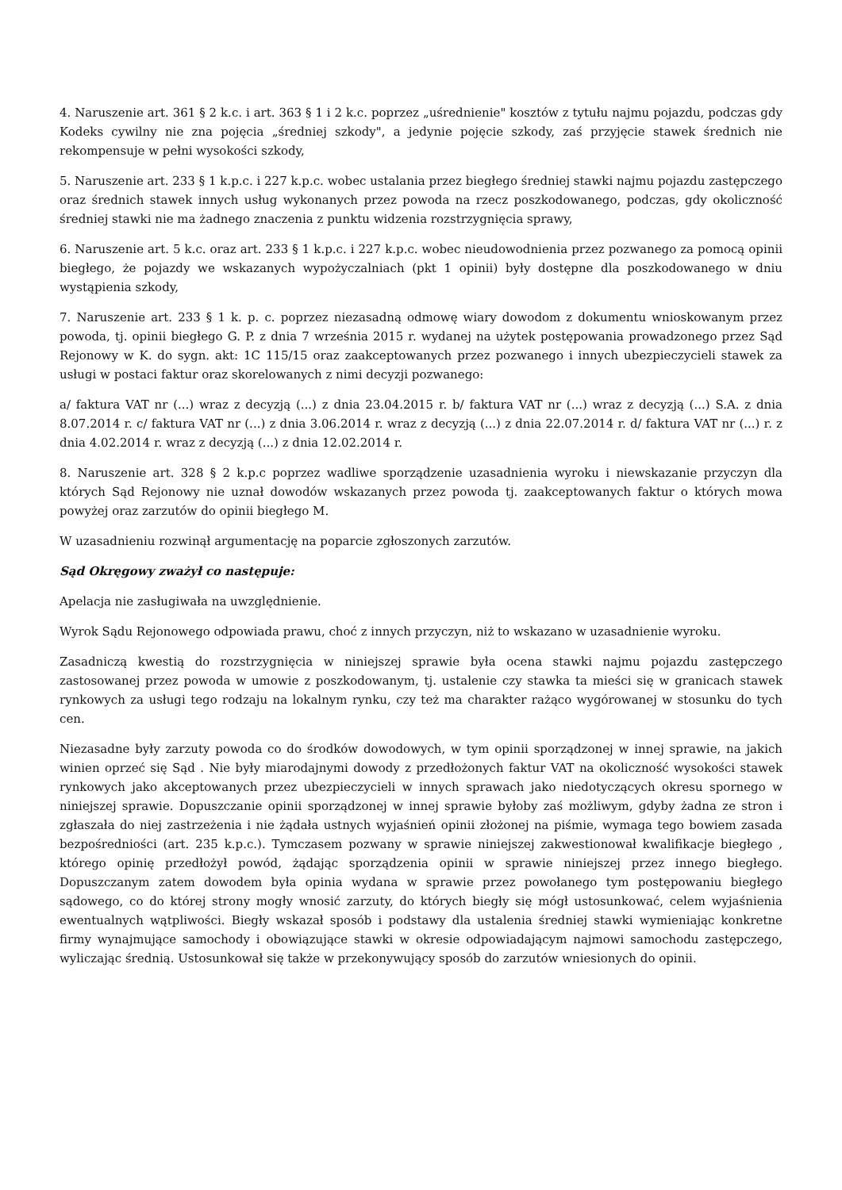4. Naruszenie art. 361 § 2 k.c. i art. 363 § 1 i 2 k.c. poprzez „uśrednienie" kosztów z tytułu najmu pojazdu, podczas gdy Kodeks cywilny nie zna pojęcia „średniej szkody", a jedynie pojęcie szkody, zaś przyjęcie stawek średnich nie rekompensuje w pełni wysokości szkody,
5. Naruszenie art. 233 § 1 k.p.c. i 227 k.p.c. wobec ustalania przez biegłego średniej stawki najmu pojazdu zastępczego oraz średnich stawek innych usług wykonanych przez powoda na rzecz poszkodowanego, podczas, gdy okoliczność średniej stawki nie ma żadnego znaczenia z punktu widzenia rozstrzygnięcia sprawy,
6. Naruszenie art. 5 k.c. oraz art. 233 § 1 k.p.c. i 227 k.p.c. wobec nieudowodnienia przez pozwanego za pomocą opinii biegłego, że pojazdy we wskazanych wypożyczalniach (pkt 1 opinii) były dostępne dla poszkodowanego w dniu wystąpienia szkody,
7. Naruszenie art. 233 § 1 k. p. c. poprzez niezasadną odmowę wiary dowodom z dokumentu wnioskowanym przez powoda, tj. opinii biegłego G. P. z dnia 7 września 2015 r. wydanej na użytek postępowania prowadzonego przez Sąd Rejonowy w K. do sygn. akt: 1C 115/15 oraz zaakceptowanych przez pozwanego i innych ubezpieczycieli stawek za usługi w postaci faktur oraz skorelowanych z nimi decyzji pozwanego:
a/ faktura VAT nr (...) wraz z decyzją (...) z dnia 23.04.2015 r. b/ faktura VAT nr (...) wraz z decyzją (...) S.A. z dnia 8.07.2014 r. c/ faktura VAT nr (...) z dnia 3.06.2014 r. wraz z decyzją (...) z dnia 22.07.2014 r. d/ faktura VAT nr (...) r. z dnia 4.02.2014 r. wraz z decyzją (...) z dnia 12.02.2014 r.
8. Naruszenie art. 328 § 2 k.p.c poprzez wadliwe sporządzenie uzasadnienia wyroku i niewskazanie przyczyn dla których Sąd Rejonowy nie uznał dowodów wskazanych przez powoda tj. zaakceptowanych faktur o których mowa powyżej oraz zarzutów do opinii biegłego M.
W uzasadnieniu rozwinął argumentację na poparcie zgłoszonych zarzutów.
Sąd Okręgowy zważył co następuje:
Apelacja nie zasługiwała na uwzględnienie.
Wyrok Sądu Rejonowego odpowiada prawu, choć z innych przyczyn, niż to wskazano w uzasadnienie wyroku.
Zasadniczą kwestią do rozstrzygnięcia w niniejszej sprawie była ocena stawki najmu pojazdu zastępczego zastosowanej przez powoda w umowie z poszkodowanym, tj. ustalenie czy stawka ta mieści się w granicach stawek rynkowych za usługi tego rodzaju na lokalnym rynku, czy też ma charakter rażąco wygórowanej w stosunku do tych cen.
Niezasadne były zarzuty powoda co do środków dowodowych, w tym opinii sporządzonej w innej sprawie, na jakich winien oprzeć się Sąd . Nie były miarodajnymi dowody z przedłożonych faktur VAT na okoliczność wysokości stawek rynkowych jako akceptowanych przez ubezpieczycieli w innych sprawach jako niedotyczących okresu spornego w niniejszej sprawie. Dopuszczanie opinii sporządzonej w innej sprawie byłoby zaś możliwym, gdyby żadna ze stron i zgłaszała do niej zastrzeżenia i nie żądała ustnych wyjaśnień opinii złożonej na piśmie, wymaga tego bowiem zasada bezpośredniości (art. 235 k.p.c.). Tymczasem pozwany w sprawie niniejszej zakwestionował kwalifikacje biegłego , którego opinię przedłożył powód, żądając sporządzenia opinii w sprawie niniejszej przez innego biegłego. Dopuszczanym zatem dowodem była opinia wydana w sprawie przez powołanego tym postępowaniu biegłego sądowego, co do której strony mogły wnosić zarzuty, do których biegły się mógł ustosunkować, celem wyjaśnienia ewentualnych wątpliwości. Biegły wskazał sposób i podstawy dla ustalenia średniej stawki wymieniając konkretne firmy wynajmujące samochody i obowiązujące stawki w okresie odpowiadającym najmowi samochodu zastępczego, wyliczając średnią. Ustosunkował się także w przekonywujący sposób do zarzutów wniesionych do opinii.